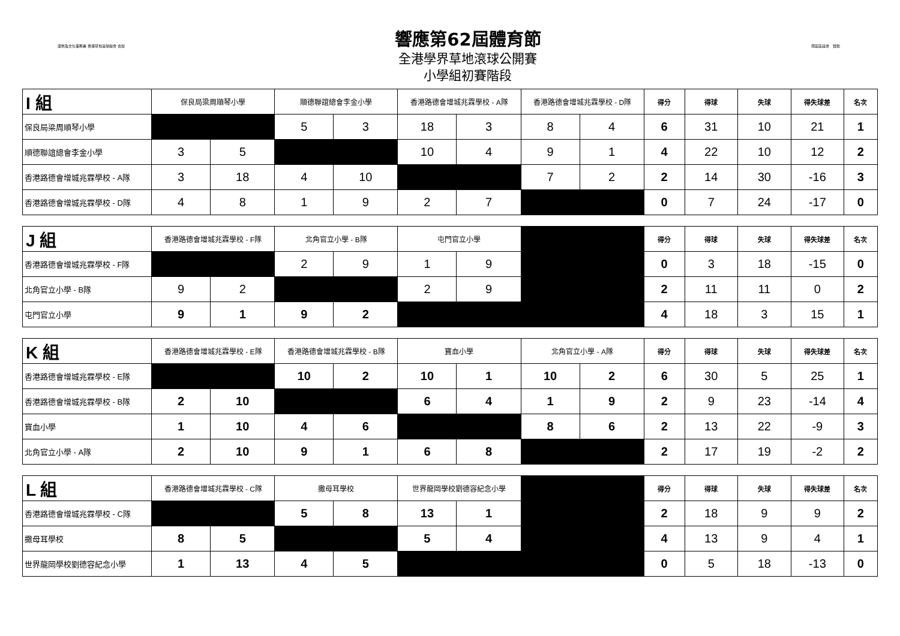康樂及文化事務署 香港草地滾球總會 合辦
響應第62屆體育節
全港學界草地滾球公開賽
小學組初賽階段
南區區議會　贊助
| I 組 | 保良局梁周順琴小學 | | 順德聯誼總會李金小學 | | 香港路德會增城兆霖學校 - A隊 | | 香港路德會增城兆霖學校 - D隊 | | 得分 | 得球 | 失球 | 得失球差 | 名次 |
| --- | --- | --- | --- | --- | --- | --- | --- | --- | --- | --- | --- | --- | --- |
| 保良局梁周順琴小學 | | | 5 | 3 | 18 | 3 | 8 | 4 | 6 | 31 | 10 | 21 | 1 |
| 順德聯誼總會李金小學 | 3 | 5 | | | 10 | 4 | 9 | 1 | 4 | 22 | 10 | 12 | 2 |
| 香港路德會增城兆霖學校 - A隊 | 3 | 18 | 4 | 10 | | | 7 | 2 | 2 | 14 | 30 | -16 | 3 |
| 香港路德會增城兆霖學校 - D隊 | 4 | 8 | 1 | 9 | 2 | 7 | | | 0 | 7 | 24 | -17 | 0 |
| J 組 | 香港路德會增城兆霖學校 - F隊 | | 北角官立小學 - B隊 | | 屯門官立小學 | | | 得分 | 得球 | 失球 | 得失球差 | 名次 |
| --- | --- | --- | --- | --- | --- | --- | --- | --- | --- | --- | --- | --- |
| 香港路德會增城兆霖學校 - F隊 | | | 2 | 9 | 1 | 9 | | 0 | 3 | 18 | -15 | 0 |
| 北角官立小學 - B隊 | 9 | 2 | | | 2 | 9 | | 2 | 11 | 11 | 0 | 2 |
| 屯門官立小學 | 9 | 1 | 9 | 2 | | | | 4 | 18 | 3 | 15 | 1 |
| K 組 | 香港路德會增城兆霖學校 - E隊 | | 香港路德會增城兆霖學校 - B隊 | | 寶血小學 | | 北角官立小學 - A隊 | | 得分 | 得球 | 失球 | 得失球差 | 名次 |
| --- | --- | --- | --- | --- | --- | --- | --- | --- | --- | --- | --- | --- | --- |
| 香港路德會增城兆霖學校 - E隊 | | | 10 | 2 | 10 | 1 | 10 | 2 | 6 | 30 | 5 | 25 | 1 |
| 香港路德會增城兆霖學校 - B隊 | 2 | 10 | | | 6 | 4 | 1 | 9 | 2 | 9 | 23 | -14 | 4 |
| 寶血小學 | 1 | 10 | 4 | 6 | | | 8 | 6 | 2 | 13 | 22 | -9 | 3 |
| 北角官立小學 - A隊 | 2 | 10 | 9 | 1 | 6 | 8 | | | 2 | 17 | 19 | -2 | 2 |
| L 組 | 香港路德會增城兆霖學校 - C隊 | | 撒母耳學校 | | 世界龍岡學校劉德容紀念小學 | | | 得分 | 得球 | 失球 | 得失球差 | 名次 |
| --- | --- | --- | --- | --- | --- | --- | --- | --- | --- | --- | --- | --- |
| 香港路德會增城兆霖學校 - C隊 | | | 5 | 8 | 13 | 1 | | 2 | 18 | 9 | 9 | 2 |
| 撒母耳學校 | 8 | 5 | | | 5 | 4 | | 4 | 13 | 9 | 4 | 1 |
| 世界龍岡學校劉德容紀念小學 | 1 | 13 | 4 | 5 | | | | 0 | 5 | 18 | -13 | 0 |